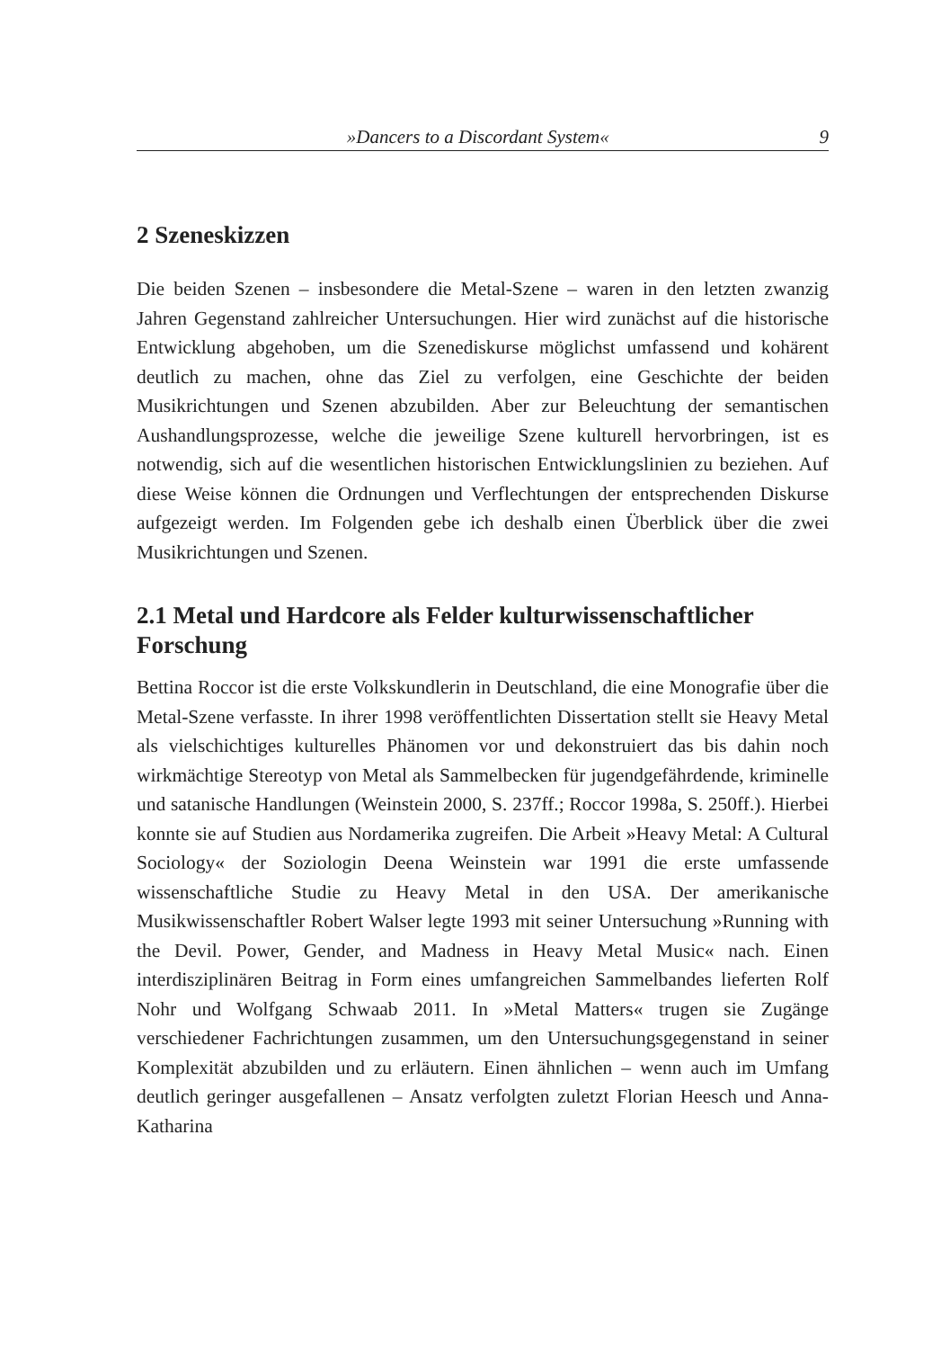»Dancers to a Discordant System« 9
2 Szeneskizzen
Die beiden Szenen – insbesondere die Metal-Szene – waren in den letzten zwanzig Jahren Gegenstand zahlreicher Untersuchungen. Hier wird zunächst auf die historische Entwicklung abgehoben, um die Szenediskurse möglichst umfassend und kohärent deutlich zu machen, ohne das Ziel zu verfolgen, eine Geschichte der beiden Musikrichtungen und Szenen abzubilden. Aber zur Beleuchtung der semantischen Aushandlungsprozesse, welche die jeweilige Szene kulturell hervorbringen, ist es notwendig, sich auf die wesentlichen historischen Entwicklungslinien zu beziehen. Auf diese Weise können die Ordnungen und Verflechtungen der entsprechenden Diskurse aufgezeigt werden. Im Folgenden gebe ich deshalb einen Überblick über die zwei Musikrichtungen und Szenen.
2.1 Metal und Hardcore als Felder kulturwissenschaftlicher Forschung
Bettina Roccor ist die erste Volkskundlerin in Deutschland, die eine Monografie über die Metal-Szene verfasste. In ihrer 1998 veröffentlichten Dissertation stellt sie Heavy Metal als vielschichtiges kulturelles Phänomen vor und dekonstruiert das bis dahin noch wirkmächtige Stereotyp von Metal als Sammelbecken für jugendgefährdende, kriminelle und satanische Handlungen (Weinstein 2000, S. 237ff.; Roccor 1998a, S. 250ff.). Hierbei konnte sie auf Studien aus Nordamerika zugreifen. Die Arbeit »Heavy Metal: A Cultural Sociology« der Soziologin Deena Weinstein war 1991 die erste umfassende wissenschaftliche Studie zu Heavy Metal in den USA. Der amerikanische Musikwissenschaftler Robert Walser legte 1993 mit seiner Untersuchung »Running with the Devil. Power, Gender, and Madness in Heavy Metal Music« nach. Einen interdisziplinären Beitrag in Form eines umfangreichen Sammelbandes lieferten Rolf Nohr und Wolfgang Schwaab 2011. In »Metal Matters« trugen sie Zugänge verschiedener Fachrichtungen zusammen, um den Untersuchungsgegenstand in seiner Komplexität abzubilden und zu erläutern. Einen ähnlichen – wenn auch im Umfang deutlich geringer ausgefallenen – Ansatz verfolgten zuletzt Florian Heesch und Anna-Katharina